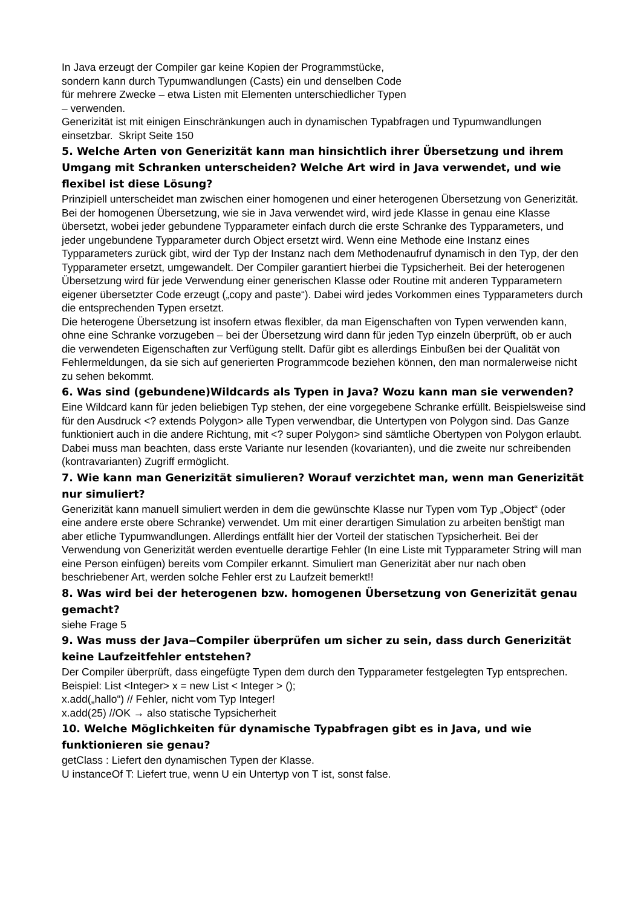In Java erzeugt der Compiler gar keine Kopien der Programmstücke,
sondern kann durch Typumwandlungen (Casts) ein und denselben Code
für mehrere Zwecke – etwa Listen mit Elementen unterschiedlicher Typen
– verwenden.
Generizität ist mit einigen Einschränkungen auch in dynamischen Typabfragen und Typumwandlungen einsetzbar. Skript Seite 150
5. Welche Arten von Generizität kann man hinsichtlich ihrer Übersetzung und ihrem Umgang mit Schranken unterscheiden? Welche Art wird in Java verwendet, und wie flexibel ist diese Lösung?
Prinzipiell unterscheidet man zwischen einer homogenen und einer heterogenen Übersetzung von Generizität. Bei der homogenen Übersetzung, wie sie in Java verwendet wird, wird jede Klasse in genau eine Klasse übersetzt, wobei jeder gebundene Typparameter einfach durch die erste Schranke des Typparameters, und jeder ungebundene Typparameter durch Object ersetzt wird. Wenn eine Methode eine Instanz eines Typparameters zurück gibt, wird der Typ der Instanz nach dem Methodenaufruf dynamisch in den Typ, der den Typparameter ersetzt, umgewandelt. Der Compiler garantiert hierbei die Typsicherheit. Bei der heterogenen Übersetzung wird für jede Verwendung einer generischen Klasse oder Routine mit anderen Typparametern eigener übersetzter Code erzeugt („copy and paste“). Dabei wird jedes Vorkommen eines Typparameters durch die entsprechenden Typen ersetzt.
Die heterogene Übersetzung ist insofern etwas flexibler, da man Eigenschaften von Typen verwenden kann, ohne eine Schranke vorzugeben – bei der Übersetzung wird dann für jeden Typ einzeln überprüft, ob er auch die verwendeten Eigenschaften zur Verfügung stellt. Dafür gibt es allerdings Einbußen bei der Qualität von Fehlermeldungen, da sie sich auf generierten Programmcode beziehen können, den man normalerweise nicht zu sehen bekommt.
6. Was sind (gebundene)Wildcards als Typen in Java? Wozu kann man sie verwenden?
Eine Wildcard kann für jeden beliebigen Typ stehen, der eine vorgegebene Schranke erfüllt. Beispielsweise sind für den Ausdruck <? extends Polygon> alle Typen verwendbar, die Untertypen von Polygon sind. Das Ganze funktioniert auch in die andere Richtung, mit <? super Polygon> sind sämtliche Obertypen von Polygon erlaubt. Dabei muss man beachten, dass erste Variante nur lesenden (kovarianten), und die zweite nur schreibenden (kontravarianten) Zugriff ermöglicht.
7. Wie kann man Generizität simulieren? Worauf verzichtet man, wenn man Generizität nur simuliert?
Generizität kann manuell simuliert werden in dem die gewünschte Klasse nur Typen vom Typ „Object“ (oder eine andere erste obere Schranke) verwendet. Um mit einer derartigen Simulation zu arbeiten benštigt man aber etliche Typumwandlungen. Allerdings entfällt hier der Vorteil der statischen Typsicherheit. Bei der Verwendung von Generizität werden eventuelle derartige Fehler (In eine Liste mit Typparameter String will man eine Person einfügen) bereits vom Compiler erkannt. Simuliert man Generizität aber nur nach oben beschriebener Art, werden solche Fehler erst zu Laufzeit bemerkt!!
8. Was wird bei der heterogenen bzw. homogenen Übersetzung von Generizität genau gemacht?
siehe Frage 5
9. Was muss der Java‒Compiler überprüfen um sicher zu sein, dass durch Generizität keine Laufzeitfehler entstehen?
Der Compiler überprüft, dass eingefügte Typen dem durch den Typparameter festgelegten Typ entsprechen.
Beispiel: List <Integer> x = new List < Integer > ();
x.add(„hallo“) // Fehler, nicht vom Typ Integer!
x.add(25) //OK → also statische Typsicherheit
10. Welche Möglichkeiten für dynamische Typabfragen gibt es in Java, und wie funktionieren sie genau?
getClass : Liefert den dynamischen Typen der Klasse.
U instanceOf T: Liefert true, wenn U ein Untertyp von T ist, sonst false.